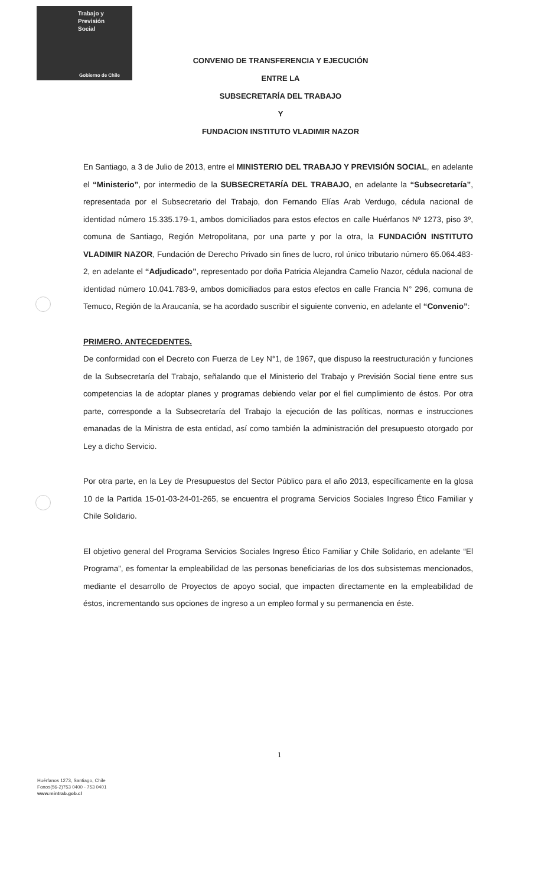Trabajo y
Previsión
Social
Gobierno de Chile
CONVENIO DE TRANSFERENCIA Y EJECUCIÓN
ENTRE LA
SUBSECRETARÍA DEL TRABAJO
Y
FUNDACION INSTITUTO VLADIMIR NAZOR
En Santiago, a 3 de Julio de 2013, entre el MINISTERIO DEL TRABAJO Y PREVISIÓN SOCIAL, en adelante el “Ministerio”, por intermedio de la SUBSECRETARÍA DEL TRABAJO, en adelante la “Subsecretaría”, representada por el Subsecretario del Trabajo, don Fernando Elías Arab Verdugo, cédula nacional de identidad número 15.335.179-1, ambos domiciliados para estos efectos en calle Huérfanos Nº 1273, piso 3º, comuna de Santiago, Región Metropolitana, por una parte y por la otra, la FUNDACIÓN INSTITUTO VLADIMIR NAZOR, Fundación de Derecho Privado sin fines de lucro, rol único tributario número 65.064.483-2, en adelante el “Adjudicado”, representado por doña Patricia Alejandra Camelio Nazor, cédula nacional de identidad número 10.041.783-9, ambos domiciliados para estos efectos en calle Francia N° 296, comuna de Temuco, Región de la Araucanía, se ha acordado suscribir el siguiente convenio, en adelante el “Convenio”:
PRIMERO. ANTECEDENTES.
De conformidad con el Decreto con Fuerza de Ley N°1, de 1967, que dispuso la reestructuración y funciones de la Subsecretaría del Trabajo, señalando que el Ministerio del Trabajo y Previsión Social tiene entre sus competencias la de adoptar planes y programas debiendo velar por el fiel cumplimiento de éstos. Por otra parte, corresponde a la Subsecretaría del Trabajo la ejecución de las políticas, normas e instrucciones emanadas de la Ministra de esta entidad, así como también la administración del presupuesto otorgado por Ley a dicho Servicio.
Por otra parte, en la Ley de Presupuestos del Sector Público para el año 2013, específicamente en la glosa 10 de la Partida 15-01-03-24-01-265, se encuentra el programa Servicios Sociales Ingreso Ético Familiar y Chile Solidario.
El objetivo general del Programa Servicios Sociales Ingreso Ético Familiar y Chile Solidario, en adelante “El Programa”, es fomentar la empleabilidad de las personas beneficiarias de los dos subsistemas mencionados, mediante el desarrollo de Proyectos de apoyo social, que impacten directamente en la empleabilidad de éstos, incrementando sus opciones de ingreso a un empleo formal y su permanencia en éste.
1
Huérfanos 1273, Santiago, Chile
Fonos(56-2)753 0400 - 753 0401
www.mintrab.gob.cl